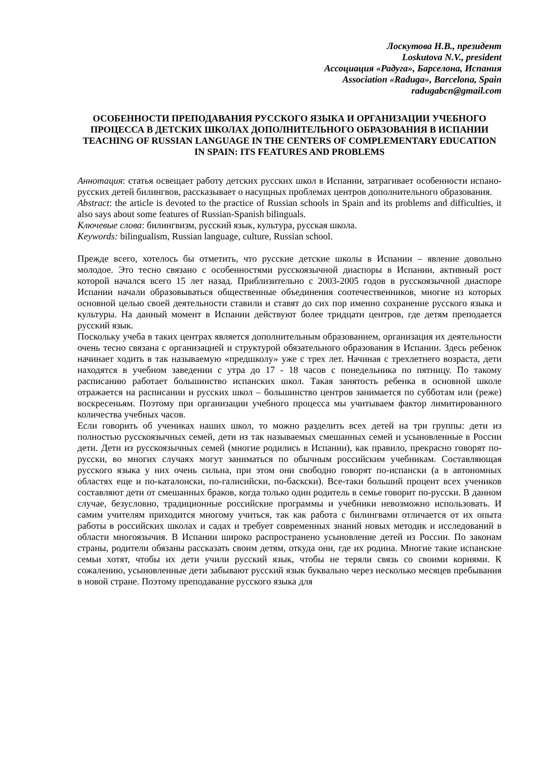Лоскутова Н.В., президент
Loskutova N.V., president
Ассоциация «Радуга», Барселона, Испания
Association «Raduga», Barcelona, Spain
radugabcn@gmail.com
ОСОБЕННОСТИ ПРЕПОДАВАНИЯ РУССКОГО ЯЗЫКА И ОРГАНИЗАЦИИ УЧЕБНОГО ПРОЦЕССА В ДЕТСКИХ ШКОЛАХ ДОПОЛНИТЕЛЬНОГО ОБРАЗОВАНИЯ В ИСПАНИИ
TEACHING OF RUSSIAN LANGUAGE IN THE CENTERS OF COMPLEMENTARY EDUCATION IN SPAIN: ITS FEATURES AND PROBLEMS
Аннотация: статья освещает работу детских русских школ в Испании, затрагивает особенности испано-русских детей билингвов, рассказывает о насущных проблемах центров дополнительного образования.
Abstract: the article is devoted to the practice of Russian schools in Spain and its problems and difficulties, it also says about some features of Russian-Spanish bilinguals.
Ключевые слова: билингвизм, русский язык, культура, русская школа.
Keywords: bilingualism, Russian language, culture, Russian school.
Прежде всего, хотелось бы отметить, что русские детские школы в Испании – явление довольно молодое. Это тесно связано с особенностями русскоязычной диаспоры в Испании, активный рост которой начался всего 15 лет назад. Приблизительно с 2003-2005 годов в русскоязычной диаспоре Испании начали образовываться общественные объединения соотечественников, многие из которых основной целью своей деятельности ставили и ставят до сих пор именно сохранение русского языка и культуры. На данный момент в Испании действуют более тридцати центров, где детям преподается русский язык.
Поскольку учеба в таких центрах является дополнительным образованием, организация их деятельности очень тесно связана с организацией и структурой обязательного образования в Испании. Здесь ребенок начинает ходить в так называемую «предшколу» уже с трех лет. Начиная с трехлетнего возраста, дети находятся в учебном заведении с утра до 17 - 18 часов с понедельника по пятницу. По такому расписанию работает большинство испанских школ. Такая занятость ребенка в основной школе отражается на расписании и русских школ – большинство центров занимается по субботам или (реже) воскресеньям. Поэтому при организации учебного процесса мы учитываем фактор лимитированного количества учебных часов.
Если говорить об учениках наших школ, то можно разделить всех детей на три группы: дети из полностью русскоязычных семей, дети из так называемых смешанных семей и усыновленные в России дети. Дети из русскоязычных семей (многие родились в Испании), как правило, прекрасно говорят по-русски, во многих случаях могут заниматься по обычным российским учебникам. Составляющая русского языка у них очень сильна, при этом они свободно говорят по-испански (а в автономных областях еще и по-каталонски, по-галисийски, по-баскски). Все-таки больший процент всех учеников составляют дети от смешанных браков, когда только один родитель в семье говорит по-русски. В данном случае, безусловно, традиционные российские программы и учебники невозможно использовать. И самим учителям приходится многому учиться, так как работа с билингвами отличается от их опыта работы в российских школах и садах и требует современных знаний новых методик и исследований в области многоязычия. В Испании широко распространено усыновление детей из России. По законам страны, родители обязаны рассказать своим детям, откуда они, где их родина. Многие такие испанские семьи хотят, чтобы их дети учили русский язык, чтобы не теряли связь со своими корнями. К сожалению, усыновленные дети забывают русский язык буквально через несколько месяцев пребывания в новой стране. Поэтому преподавание русского языка для